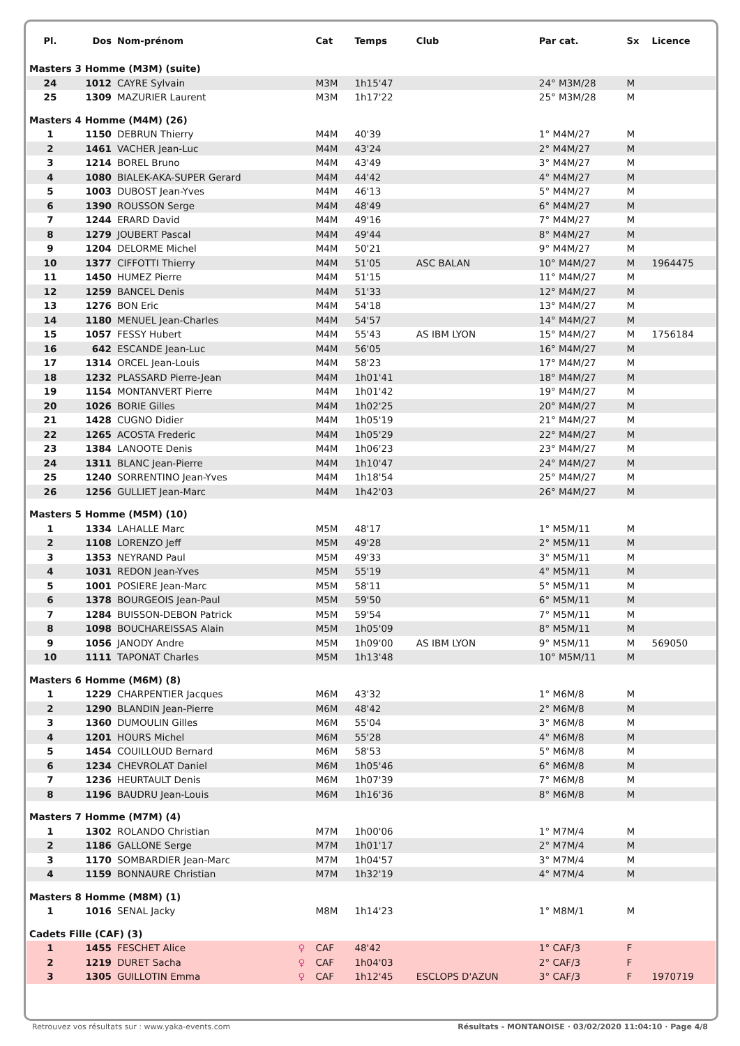| Pl. | Dos | Nom-prénom | | Cat | Temps | Club | Par cat. | Sx | Licence |
| --- | --- | --- | --- | --- | --- | --- | --- | --- | --- |
| Masters 3 Homme (M3M) (suite) | | | | | | | | | |
| 24 | 1012 | CAYRE Sylvain | | M3M | 1h15'47 | | 24° M3M/28 | M | |
| 25 | 1309 | MAZURIER Laurent | | M3M | 1h17'22 | | 25° M3M/28 | M | |
| Masters 4 Homme (M4M) (26) | | | | | | | | | |
| 1 | 1150 | DEBRUN Thierry | | M4M | 40'39 | | 1° M4M/27 | M | |
| 2 | 1461 | VACHER Jean-Luc | | M4M | 43'24 | | 2° M4M/27 | M | |
| 3 | 1214 | BOREL Bruno | | M4M | 43'49 | | 3° M4M/27 | M | |
| 4 | 1080 | BIALEK-AKA-SUPER Gerard | | M4M | 44'42 | | 4° M4M/27 | M | |
| 5 | 1003 | DUBOST Jean-Yves | | M4M | 46'13 | | 5° M4M/27 | M | |
| 6 | 1390 | ROUSSON Serge | | M4M | 48'49 | | 6° M4M/27 | M | |
| 7 | 1244 | ERARD David | | M4M | 49'16 | | 7° M4M/27 | M | |
| 8 | 1279 | JOUBERT Pascal | | M4M | 49'44 | | 8° M4M/27 | M | |
| 9 | 1204 | DELORME Michel | | M4M | 50'21 | | 9° M4M/27 | M | |
| 10 | 1377 | CIFFOTTI Thierry | | M4M | 51'05 | ASC BALAN | 10° M4M/27 | M | 1964475 |
| 11 | 1450 | HUMEZ Pierre | | M4M | 51'15 | | 11° M4M/27 | M | |
| 12 | 1259 | BANCEL Denis | | M4M | 51'33 | | 12° M4M/27 | M | |
| 13 | 1276 | BON Eric | | M4M | 54'18 | | 13° M4M/27 | M | |
| 14 | 1180 | MENUEL Jean-Charles | | M4M | 54'57 | | 14° M4M/27 | M | |
| 15 | 1057 | FESSY Hubert | | M4M | 55'43 | AS IBM LYON | 15° M4M/27 | M | 1756184 |
| 16 | 642 | ESCANDE Jean-Luc | | M4M | 56'05 | | 16° M4M/27 | M | |
| 17 | 1314 | ORCEL Jean-Louis | | M4M | 58'23 | | 17° M4M/27 | M | |
| 18 | 1232 | PLASSARD Pierre-Jean | | M4M | 1h01'41 | | 18° M4M/27 | M | |
| 19 | 1154 | MONTANVERT Pierre | | M4M | 1h01'42 | | 19° M4M/27 | M | |
| 20 | 1026 | BORIE Gilles | | M4M | 1h02'25 | | 20° M4M/27 | M | |
| 21 | 1428 | CUGNO Didier | | M4M | 1h05'19 | | 21° M4M/27 | M | |
| 22 | 1265 | ACOSTA Frederic | | M4M | 1h05'29 | | 22° M4M/27 | M | |
| 23 | 1384 | LANOOTE Denis | | M4M | 1h06'23 | | 23° M4M/27 | M | |
| 24 | 1311 | BLANC Jean-Pierre | | M4M | 1h10'47 | | 24° M4M/27 | M | |
| 25 | 1240 | SORRENTINO Jean-Yves | | M4M | 1h18'54 | | 25° M4M/27 | M | |
| 26 | 1256 | GULLIET Jean-Marc | | M4M | 1h42'03 | | 26° M4M/27 | M | |
| Masters 5 Homme (M5M) (10) | | | | | | | | | |
| 1 | 1334 | LAHALLE Marc | | M5M | 48'17 | | 1° M5M/11 | M | |
| 2 | 1108 | LORENZO Jeff | | M5M | 49'28 | | 2° M5M/11 | M | |
| 3 | 1353 | NEYRAND Paul | | M5M | 49'33 | | 3° M5M/11 | M | |
| 4 | 1031 | REDON Jean-Yves | | M5M | 55'19 | | 4° M5M/11 | M | |
| 5 | 1001 | POSIERE Jean-Marc | | M5M | 58'11 | | 5° M5M/11 | M | |
| 6 | 1378 | BOURGEOIS Jean-Paul | | M5M | 59'50 | | 6° M5M/11 | M | |
| 7 | 1284 | BUISSON-DEBON Patrick | | M5M | 59'54 | | 7° M5M/11 | M | |
| 8 | 1098 | BOUCHAREISSAS Alain | | M5M | 1h05'09 | | 8° M5M/11 | M | |
| 9 | 1056 | JANODY Andre | | M5M | 1h09'00 | AS IBM LYON | 9° M5M/11 | M | 569050 |
| 10 | 1111 | TAPONAT Charles | | M5M | 1h13'48 | | 10° M5M/11 | M | |
| Masters 6 Homme (M6M) (8) | | | | | | | | | |
| 1 | 1229 | CHARPENTIER Jacques | | M6M | 43'32 | | 1° M6M/8 | M | |
| 2 | 1290 | BLANDIN Jean-Pierre | | M6M | 48'42 | | 2° M6M/8 | M | |
| 3 | 1360 | DUMOULIN Gilles | | M6M | 55'04 | | 3° M6M/8 | M | |
| 4 | 1201 | HOURS Michel | | M6M | 55'28 | | 4° M6M/8 | M | |
| 5 | 1454 | COUILLOUD Bernard | | M6M | 58'53 | | 5° M6M/8 | M | |
| 6 | 1234 | CHEVROLAT Daniel | | M6M | 1h05'46 | | 6° M6M/8 | M | |
| 7 | 1236 | HEURTAULT Denis | | M6M | 1h07'39 | | 7° M6M/8 | M | |
| 8 | 1196 | BAUDRU Jean-Louis | | M6M | 1h16'36 | | 8° M6M/8 | M | |
| Masters 7 Homme (M7M) (4) | | | | | | | | | |
| 1 | 1302 | ROLANDO Christian | | M7M | 1h00'06 | | 1° M7M/4 | M | |
| 2 | 1186 | GALLONE Serge | | M7M | 1h01'17 | | 2° M7M/4 | M | |
| 3 | 1170 | SOMBARDIER Jean-Marc | | M7M | 1h04'57 | | 3° M7M/4 | M | |
| 4 | 1159 | BONNAURE Christian | | M7M | 1h32'19 | | 4° M7M/4 | M | |
| Masters 8 Homme (M8M) (1) | | | | | | | | | |
| 1 | 1016 | SENAL Jacky | | M8M | 1h14'23 | | 1° M8M/1 | M | |
| Cadets Fille (CAF) (3) | | | | | | | | | |
| 1 | 1455 | FESCHET Alice | ♀ | CAF | 48'42 | | 1° CAF/3 | F | |
| 2 | 1219 | DURET Sacha | ♀ | CAF | 1h04'03 | | 2° CAF/3 | F | |
| 3 | 1305 | GUILLOTIN Emma | ♀ | CAF | 1h12'45 | ESCLOPS D'AZUN | 3° CAF/3 | F | 1970719 |
Retrouvez vos résultats sur : www.yaka-events.com Résultats - MONTANOISE · 03/02/2020 11:04:10 · Page 4/8